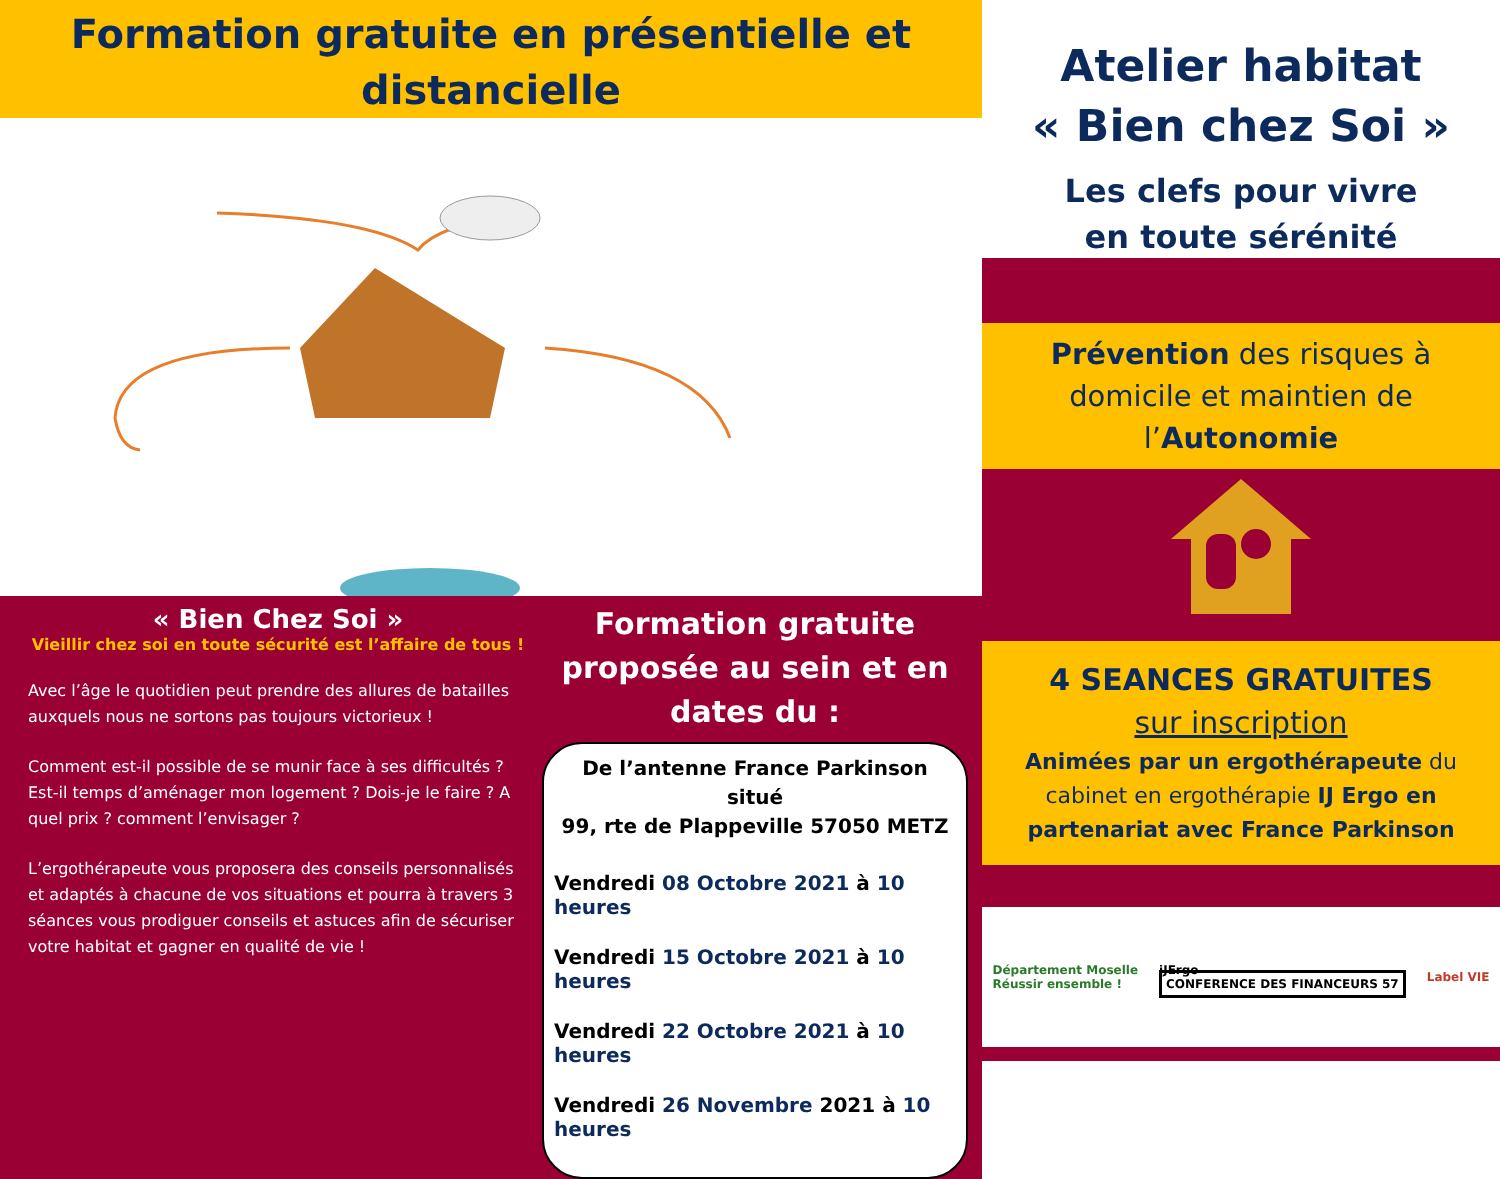Formation gratuite en présentielle et
distancielle
« Bien Chez Soi »
Vieillir chez soi en toute sécurité est l’affaire de tous !
Avec l’âge le quotidien peut prendre des allures de batailles auxquels nous ne sortons pas toujours victorieux !
Comment est-il possible de se munir face à ses difficultés ? Est-il temps d’aménager mon logement ? Dois-je le faire ? A quel prix ? comment l’envisager ?
L’ergothérapeute vous proposera des conseils personnalisés et adaptés à chacune de vos situations et pourra à travers 3 séances vous prodiguer conseils et astuces afin de sécuriser votre habitat et gagner en qualité de vie !
Formation gratuite proposée au sein et en dates du :
De l’antenne France Parkinson situé
99, rte de Plappeville 57050 METZ
Vendredi 08 Octobre 2021 à 10 heures
Vendredi 15 Octobre 2021 à 10 heures
Vendredi 22 Octobre 2021 à 10 heures
Vendredi 26 Novembre 2021 à 10 heures
Atelier habitat
« Bien chez Soi »
Les clefs pour vivre
en toute sérénité
Prévention des risques à domicile et maintien de l’Autonomie
4 SEANCES GRATUITES
sur inscription
Animées par un ergothérapeute du cabinet en ergothérapie IJ Ergo en partenariat avec France Parkinson
Département Moselle
Réussir ensemble !
iJErgo
CONFERENCE DES FINANCEURS 57
Label VIE